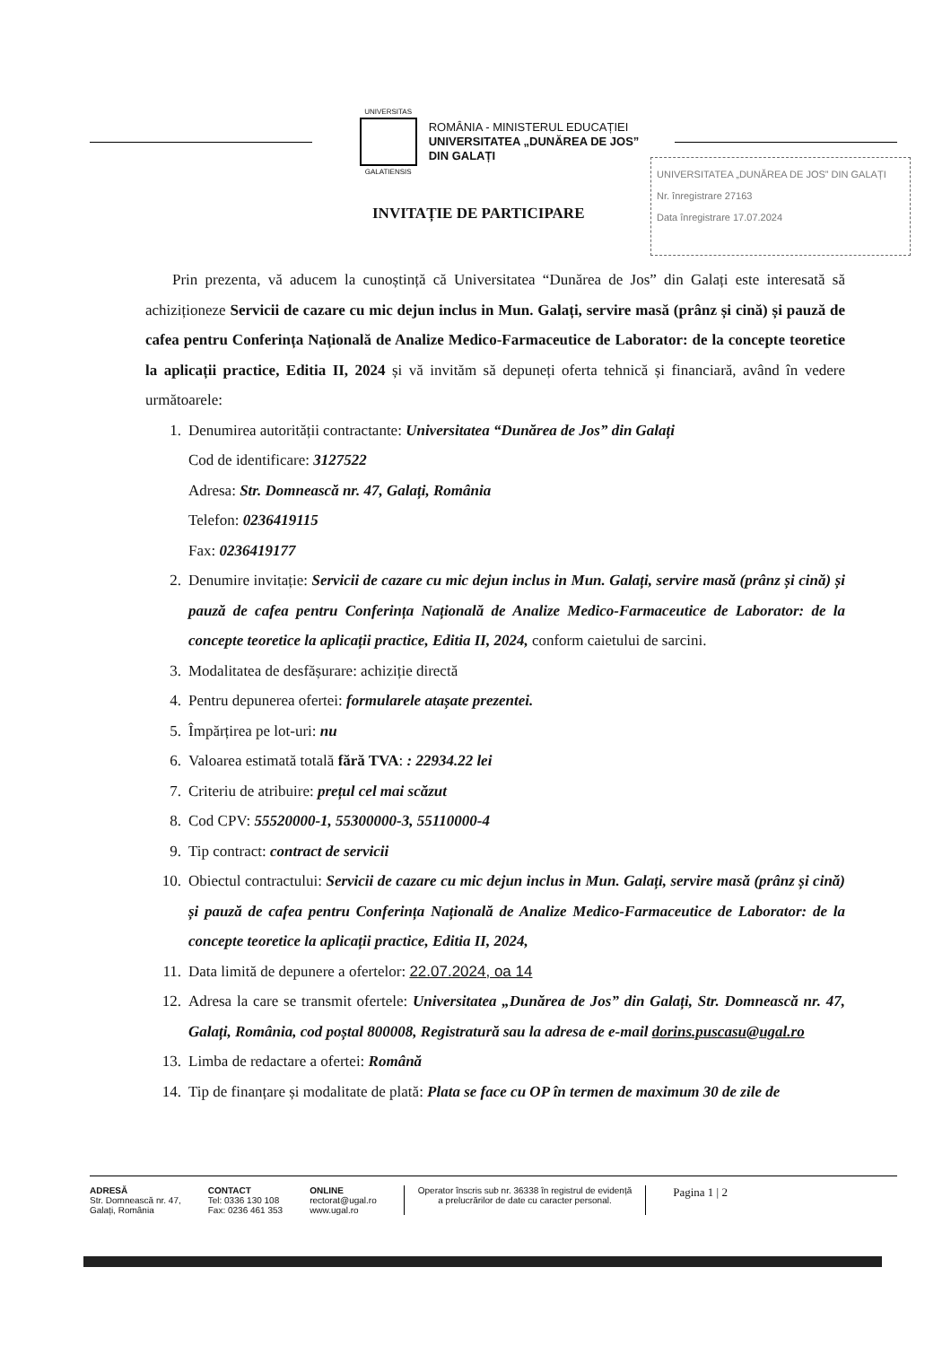UNIVERSITAS
GALATIENSIS
ROMÂNIA - MINISTERUL EDUCAȚIEI
UNIVERSITATEA „DUNĂREA DE JOS”
DIN GALAȚI
UNIVERSITATEA „DUNĂREA DE JOS” DIN GALAȚI
Nr. înregistrare 27163
Data înregistrare 17.07.2024
INVITAȚIE DE PARTICIPARE
Prin prezenta, vă aducem la cunoștință că Universitatea “Dunărea de Jos” din Galați este interesată să achiziționeze Servicii de cazare cu mic dejun inclus in Mun. Galați, servire masă (prânz și cină) și pauză de cafea pentru Conferința Națională de Analize Medico-Farmaceutice de Laborator: de la concepte teoretice la aplicații practice, Editia II, 2024 și vă invităm să depuneți oferta tehnică și financiară, având în vedere următoarele:
1. Denumirea autorității contractante: Universitatea “Dunărea de Jos” din Galați
Cod de identificare: 3127522
Adresa: Str. Domnească nr. 47, Galați, România
Telefon: 0236419115
Fax: 0236419177
2. Denumire invitație: Servicii de cazare cu mic dejun inclus in Mun. Galați, servire masă (prânz și cină) și pauză de cafea pentru Conferința Națională de Analize Medico-Farmaceutice de Laborator: de la concepte teoretice la aplicații practice, Editia II, 2024, conform caietului de sarcini.
3. Modalitatea de desfășurare: achiziție directă
4. Pentru depunerea ofertei: formularele atașate prezentei.
5. Împărțirea pe lot-uri: nu
6. Valoarea estimată totală fără TVA: : 22934.22 lei
7. Criteriu de atribuire: prețul cel mai scăzut
8. Cod CPV: 55520000-1, 55300000-3, 55110000-4
9. Tip contract: contract de servicii
10. Obiectul contractului: Servicii de cazare cu mic dejun inclus in Mun. Galați, servire masă (prânz și cină) și pauză de cafea pentru Conferința Națională de Analize Medico-Farmaceutice de Laborator: de la concepte teoretice la aplicații practice, Editia II, 2024,
11. Data limită de depunere a ofertelor: 22.07.2024, oa 14
12. Adresa la care se transmit ofertele: Universitatea „Dunărea de Jos” din Galați, Str. Domnească nr. 47, Galați, România, cod poștal 800008, Registratură sau la adresa de e-mail dorins.puscasu@ugal.ro
13. Limba de redactare a ofertei: Română
14. Tip de finanțare și modalitate de plată: Plata se face cu OP în termen de maximum 30 de zile de
ADRESĂ
Str. Domnească nr. 47,
Galați, România
CONTACT
Tel: 0336 130 108
Fax: 0236 461 353
ONLINE
rectorat@ugal.ro
www.ugal.ro
Operator înscris sub nr. 36338 în registrul de evidență
a prelucrărilor de date cu caracter personal.
Pagina 1 | 2